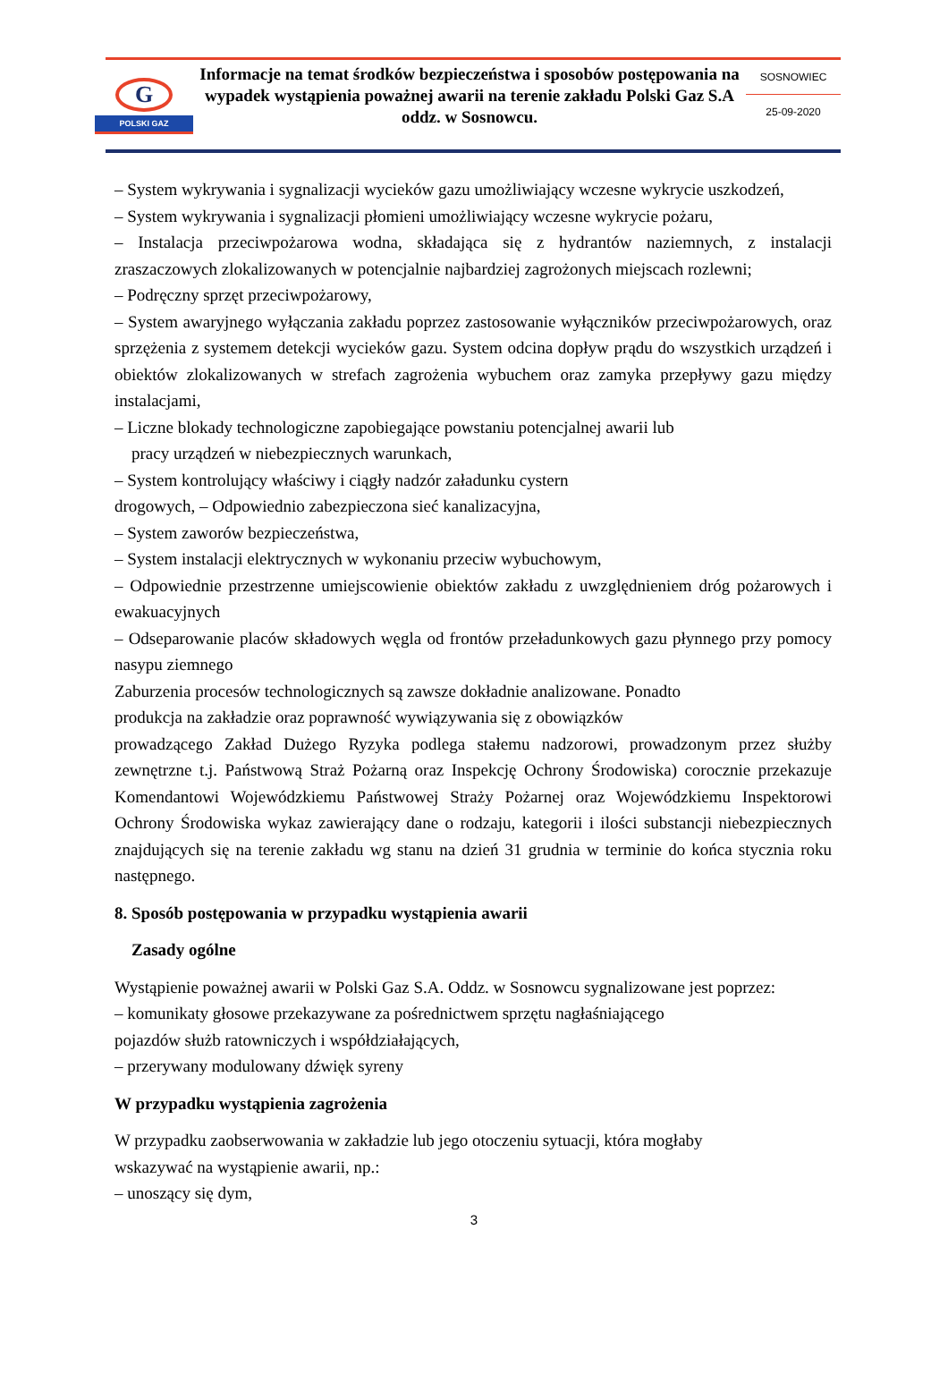G
POLSKI GAZ
Informacje na temat środków bezpieczeństwa i sposobów postępowania na wypadek wystąpienia poważnej awarii na terenie zakładu Polski Gaz S.A oddz. w Sosnowcu.
SOSNOWIEC
25-09-2020
– System wykrywania i sygnalizacji wycieków gazu umożliwiający wczesne wykrycie uszkodzeń,
– System wykrywania i sygnalizacji płomieni umożliwiający wczesne wykrycie pożaru,
– Instalacja przeciwpożarowa wodna, składająca się z hydrantów naziemnych, z instalacji zraszaczowych zlokalizowanych w potencjalnie najbardziej zagrożonych miejscach rozlewni;
– Podręczny sprzęt przeciwpożarowy,
– System awaryjnego wyłączania zakładu poprzez zastosowanie wyłączników przeciwpożarowych, oraz sprzężenia z systemem detekcji wycieków gazu. System odcina dopływ prądu do wszystkich urządzeń i obiektów zlokalizowanych w strefach zagrożenia wybuchem oraz zamyka przepływy gazu między instalacjami,
– Liczne blokady technologiczne zapobiegające powstaniu potencjalnej awarii lub
pracy urządzeń w niebezpiecznych warunkach,
– System kontrolujący właściwy i ciągły nadzór załadunku cystern
drogowych, – Odpowiednio zabezpieczona sieć kanalizacyjna,
– System zaworów bezpieczeństwa,
– System instalacji elektrycznych w wykonaniu przeciw wybuchowym,
– Odpowiednie przestrzenne umiejscowienie obiektów zakładu z uwzględnieniem dróg pożarowych i ewakuacyjnych
– Odseparowanie placów składowych węgla od frontów przeładunkowych gazu płynnego przy pomocy nasypu ziemnego
Zaburzenia procesów technologicznych są zawsze dokładnie analizowane. Ponadto
produkcja na zakładzie oraz poprawność wywiązywania się z obowiązków
prowadzącego Zakład Dużego Ryzyka podlega stałemu nadzorowi, prowadzonym przez służby zewnętrzne t.j. Państwową Straż Pożarną oraz Inspekcję Ochrony Środowiska) corocznie przekazuje Komendantowi Wojewódzkiemu Państwowej Straży Pożarnej oraz Wojewódzkiemu Inspektorowi Ochrony Środowiska wykaz zawierający dane o rodzaju, kategorii i ilości substancji niebezpiecznych znajdujących się na terenie zakładu wg stanu na dzień 31 grudnia w terminie do końca stycznia roku następnego.
8. Sposób postępowania w przypadku wystąpienia awarii
Zasady ogólne
Wystąpienie poważnej awarii w Polski Gaz S.A. Oddz. w Sosnowcu sygnalizowane jest poprzez:
– komunikaty głosowe przekazywane za pośrednictwem sprzętu nagłaśniającego
pojazdów służb ratowniczych i współdziałających,
– przerywany modulowany dźwięk syreny
W przypadku wystąpienia zagrożenia
W przypadku zaobserwowania w zakładzie lub jego otoczeniu sytuacji, która mogłaby
wskazywać na wystąpienie awarii, np.:
– unoszący się dym,
3